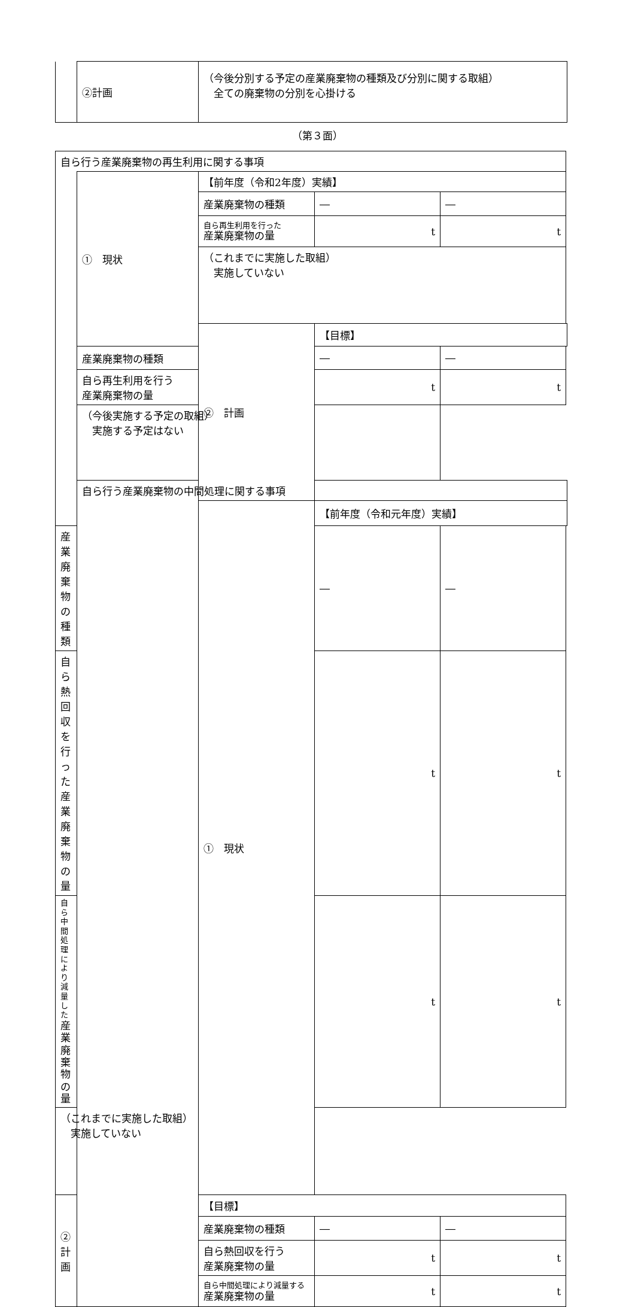| | ②計画 | （今後分別する予定の産業廃棄物の種類及び分別に関する取組） 全ての廃棄物の分別を心掛ける |
（第３面）
| 自ら行う産業廃棄物の再生利用に関する事項 | | | | |
| | ① 現状 | 【前年度（令和2年度）実績】 | | |
| | | 産業廃棄物の種類 | ― | ― |
| | | 自ら再生利用を行った 産業廃棄物の量 | t | t |
| | | （これまでに実施した取組） 実施していない | | |
| | | ② 計画 | 【目標】 | |
| | 産業廃棄物の種類 | | ― | ― |
| | 自ら再生利用を行う 産業廃棄物の量 | | t | t |
| | （今後実施する予定の取組） 実施する予定はない | | | |
| | 自ら行う産業廃棄物の中間処理に関する事項 | | | |
| | | ① 現状 | 【前年度（令和元年度）実績】 | |
| 産業廃棄物の種類 | | | ― | ― |
| 自ら熱回収を行った 産業廃棄物の量 | | | t | t |
| 自ら中間処理により減量した 産業廃棄物の量 | | | t | t |
| （これまでに実施した取組） 実施していない | | | | |
| ② 計画 | | 【目標】 | | |
| | | 産業廃棄物の種類 | ― | ― |
| | | 自ら熱回収を行う 産業廃棄物の量 | t | t |
| | | 自ら中間処理により減量する 産業廃棄物の量 | t | t |